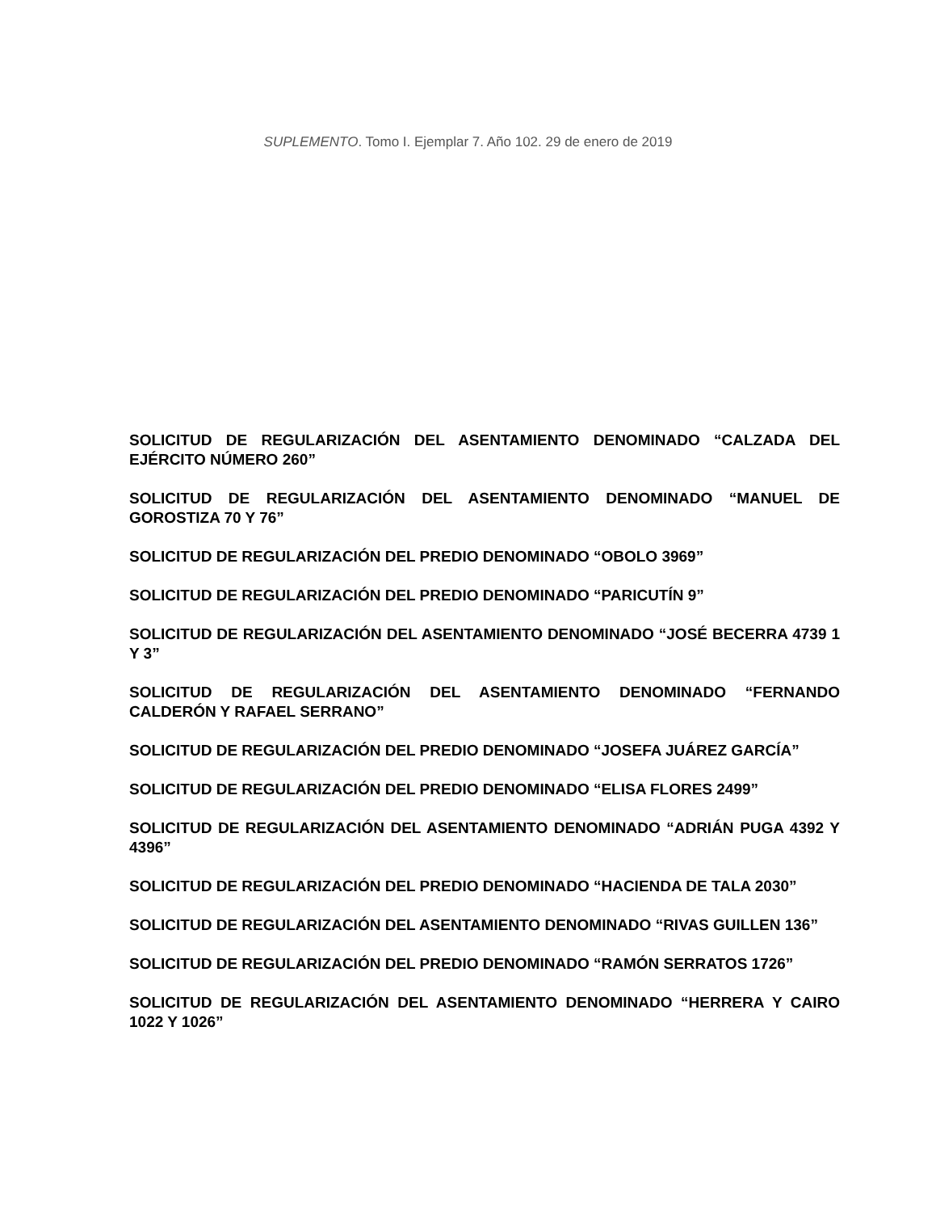SUPLEMENTO. Tomo I. Ejemplar 7. Año 102. 29 de enero de 2019
SOLICITUD DE REGULARIZACIÓN DEL ASENTAMIENTO DENOMINADO “CALZADA DEL EJÉRCITO NÚMERO 260”
SOLICITUD DE REGULARIZACIÓN DEL ASENTAMIENTO DENOMINADO “MANUEL DE GOROSTIZA 70 Y 76”
SOLICITUD DE REGULARIZACIÓN DEL PREDIO DENOMINADO “OBOLO 3969”
SOLICITUD DE REGULARIZACIÓN DEL PREDIO DENOMINADO “PARICUTÍN 9”
SOLICITUD DE REGULARIZACIÓN DEL ASENTAMIENTO DENOMINADO “JOSÉ BECERRA 4739 1 Y 3”
SOLICITUD DE REGULARIZACIÓN DEL ASENTAMIENTO DENOMINADO “FERNANDO CALDERÓN Y RAFAEL SERRANO”
SOLICITUD DE REGULARIZACIÓN DEL PREDIO DENOMINADO “JOSEFA JUÁREZ GARCÍA”
SOLICITUD DE REGULARIZACIÓN DEL PREDIO DENOMINADO “ELISA FLORES 2499”
SOLICITUD DE REGULARIZACIÓN DEL ASENTAMIENTO DENOMINADO “ADRIÁN PUGA 4392 Y 4396”
SOLICITUD DE REGULARIZACIÓN DEL PREDIO DENOMINADO “HACIENDA DE TALA 2030”
SOLICITUD DE REGULARIZACIÓN DEL ASENTAMIENTO DENOMINADO “RIVAS GUILLEN 136”
SOLICITUD DE REGULARIZACIÓN DEL PREDIO DENOMINADO “RAMÓN SERRATOS 1726”
SOLICITUD DE REGULARIZACIÓN DEL ASENTAMIENTO DENOMINADO “HERRERA Y CAIRO 1022 Y 1026”